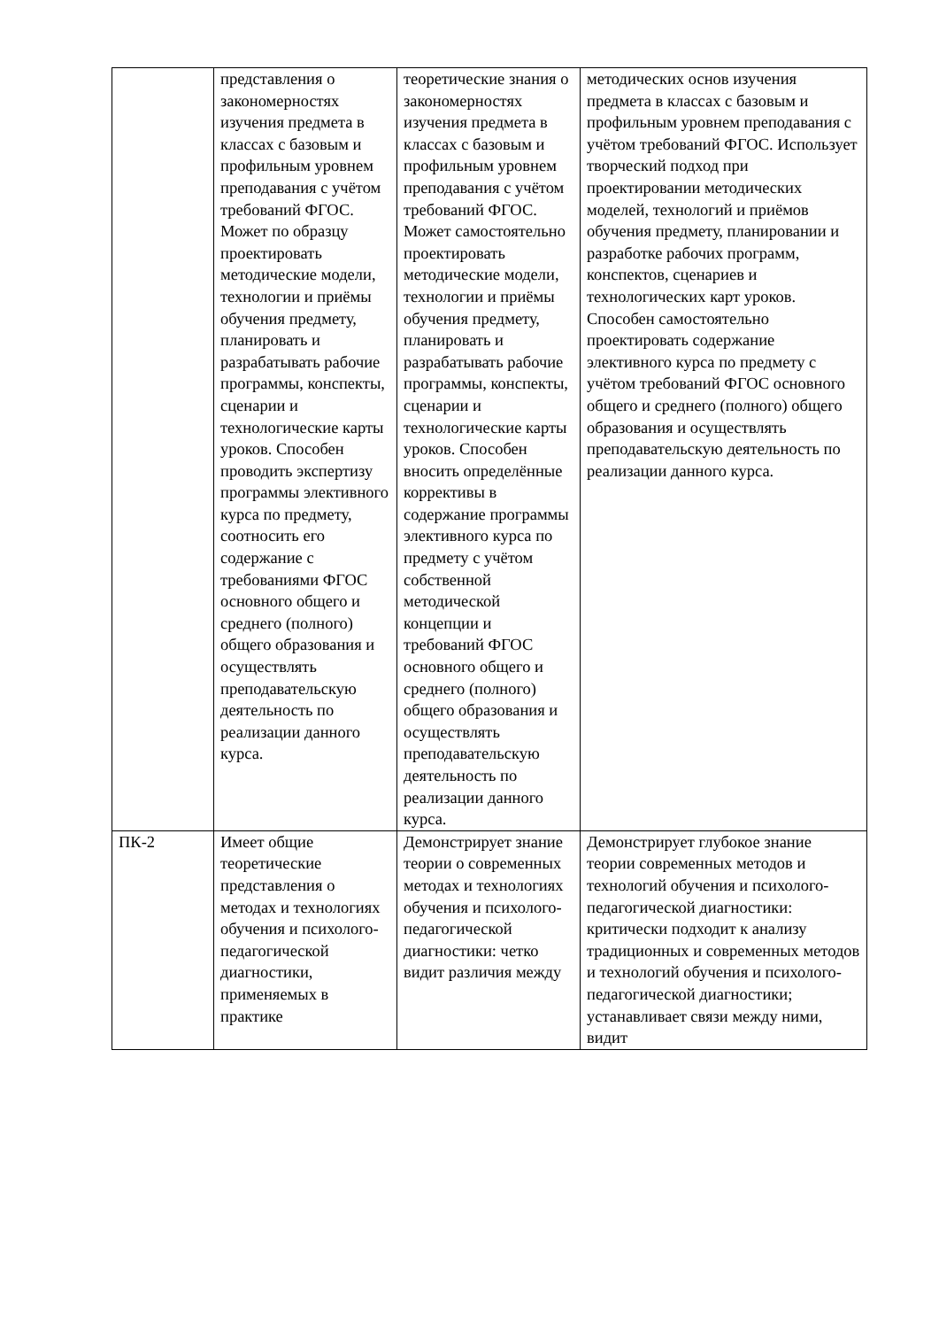| | представления о закономерностях изучения предмета в классах с базовым и профильным уровнем преподавания с учётом требований ФГОС. Может по образцу проектировать методические модели, технологии и приёмы обучения предмету, планировать и разрабатывать рабочие программы, конспекты, сценарии и технологические карты уроков. Способен проводить экспертизу программы элективного курса по предмету, соотносить его содержание с требованиями ФГОС основного общего и среднего (полного) общего образования и осуществлять преподавательскую деятельность по реализации данного курса. | теоретические знания о закономерностях изучения предмета в классах с базовым и профильным уровнем преподавания с учётом требований ФГОС. Может самостоятельно проектировать методические модели, технологии и приёмы обучения предмету, планировать и разрабатывать рабочие программы, конспекты, сценарии и технологические карты уроков. Способен вносить определённые коррективы в содержание программы элективного курса по предмету с учётом собственной методической концепции и требований ФГОС основного общего и среднего (полного) общего образования и осуществлять преподавательскую деятельность по реализации данного курса. | методических основ изучения предмета в классах с базовым и профильным уровнем преподавания с учётом требований ФГОС. Использует творческий подход при проектировании методических моделей, технологий и приёмов обучения предмету, планировании и разработке рабочих программ, конспектов, сценариев и технологических карт уроков. Способен самостоятельно проектировать содержание элективного курса по предмету с учётом требований ФГОС основного общего и среднего (полного) общего образования и осуществлять преподавательскую деятельность по реализации данного курса. |
| ПК-2 | Имеет общие теоретические представления о методах и технологиях обучения и психолого-педагогической диагностики, применяемых в практике | Демонстрирует знание теории о современных методах и технологиях обучения и психолого-педагогической диагностики: четко видит различия между | Демонстрирует глубокое знание теории современных методов и технологий обучения и психолого-педагогической диагностики: критически подходит к анализу традиционных и современных методов и технологий обучения и психолого-педагогической диагностики; устанавливает связи между ними, видит |